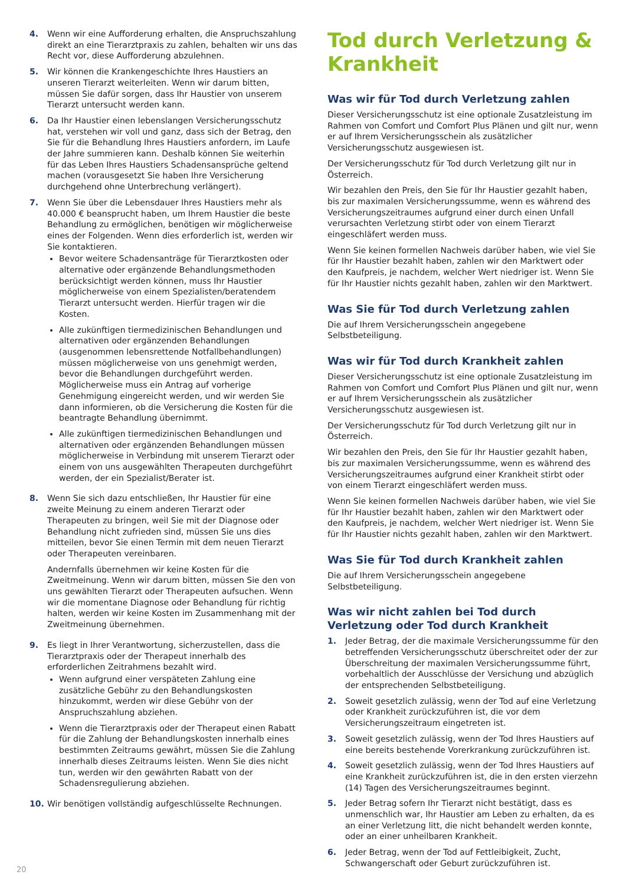4. Wenn wir eine Aufforderung erhalten, die Anspruchszahlung direkt an eine Tierarztpraxis zu zahlen, behalten wir uns das Recht vor, diese Aufforderung abzulehnen.
5. Wir können die Krankengeschichte Ihres Haustiers an unseren Tierarzt weiterleiten. Wenn wir darum bitten, müssen Sie dafür sorgen, dass Ihr Haustier von unserem Tierarzt untersucht werden kann.
6. Da Ihr Haustier einen lebenslangen Versicherungsschutz hat, verstehen wir voll und ganz, dass sich der Betrag, den Sie für die Behandlung Ihres Haustiers anfordern, im Laufe der Jahre summieren kann. Deshalb können Sie weiterhin für das Leben Ihres Haustiers Schadensansprüche geltend machen (vorausgesetzt Sie haben Ihre Versicherung durchgehend ohne Unterbrechung verlängert).
7. Wenn Sie über die Lebensdauer Ihres Haustiers mehr als 40.000 € beansprucht haben, um Ihrem Haustier die beste Behandlung zu ermöglichen, benötigen wir möglicherweise eines der Folgenden. Wenn dies erforderlich ist, werden wir Sie kontaktieren.
Bevor weitere Schadensanträge für Tierarztkosten oder alternative oder ergänzende Behandlungsmethoden berücksichtigt werden können, muss Ihr Haustier möglicherweise von einem Spezialisten/beratendem Tierarzt untersucht werden. Hierfür tragen wir die Kosten.
Alle zukünftigen tiermedizinischen Behandlungen und alternativen oder ergänzenden Behandlungen (ausgenommen lebensrettende Notfallbehandlungen) müssen möglicherweise von uns genehmigt werden, bevor die Behandlungen durchgeführt werden. Möglicherweise muss ein Antrag auf vorherige Genehmigung eingereicht werden, und wir werden Sie dann informieren, ob die Versicherung die Kosten für die beantragte Behandlung übernimmt.
Alle zukünftigen tiermedizinischen Behandlungen und alternativen oder ergänzenden Behandlungen müssen möglicherweise in Verbindung mit unserem Tierarzt oder einem von uns ausgewählten Therapeuten durchgeführt werden, der ein Spezialist/Berater ist.
8. Wenn Sie sich dazu entschließen, Ihr Haustier für eine zweite Meinung zu einem anderen Tierarzt oder Therapeuten zu bringen, weil Sie mit der Diagnose oder Behandlung nicht zufrieden sind, müssen Sie uns dies mitteilen, bevor Sie einen Termin mit dem neuen Tierarzt oder Therapeuten vereinbaren.
Andernfalls übernehmen wir keine Kosten für die Zweitmeinung. Wenn wir darum bitten, müssen Sie den von uns gewählten Tierarzt oder Therapeuten aufsuchen. Wenn wir die momentane Diagnose oder Behandlung für richtig halten, werden wir keine Kosten im Zusammenhang mit der Zweitmeinung übernehmen.
9. Es liegt in Ihrer Verantwortung, sicherzustellen, dass die Tierarztpraxis oder der Therapeut innerhalb des erforderlichen Zeitrahmens bezahlt wird.
Wenn aufgrund einer verspäteten Zahlung eine zusätzliche Gebühr zu den Behandlungskosten hinzukommt, werden wir diese Gebühr von der Anspruchszahlung abziehen.
Wenn die Tierarztpraxis oder der Therapeut einen Rabatt für die Zahlung der Behandlungskosten innerhalb eines bestimmten Zeitraums gewährt, müssen Sie die Zahlung innerhalb dieses Zeitraums leisten. Wenn Sie dies nicht tun, werden wir den gewährten Rabatt von der Schadensregulierung abziehen.
10. Wir benötigen vollständig aufgeschlüsselte Rechnungen.
Tod durch Verletzung & Krankheit
Was wir für Tod durch Verletzung zahlen
Dieser Versicherungsschutz ist eine optionale Zusatzleistung im Rahmen von Comfort und Comfort Plus Plänen und gilt nur, wenn er auf Ihrem Versicherungsschein als zusätzlicher Versicherungsschutz ausgewiesen ist.
Der Versicherungsschutz für Tod durch Verletzung gilt nur in Österreich.
Wir bezahlen den Preis, den Sie für Ihr Haustier gezahlt haben, bis zur maximalen Versicherungssumme, wenn es während des Versicherungszeitraumes aufgrund einer durch einen Unfall verursachten Verletzung stirbt oder von einem Tierarzt eingeschläfert werden muss.
Wenn Sie keinen formellen Nachweis darüber haben, wie viel Sie für Ihr Haustier bezahlt haben, zahlen wir den Marktwert oder den Kaufpreis, je nachdem, welcher Wert niedriger ist. Wenn Sie für Ihr Haustier nichts gezahlt haben, zahlen wir den Marktwert.
Was Sie für Tod durch Verletzung zahlen
Die auf Ihrem Versicherungsschein angegebene Selbstbeteiligung.
Was wir für Tod durch Krankheit zahlen
Dieser Versicherungsschutz ist eine optionale Zusatzleistung im Rahmen von Comfort und Comfort Plus Plänen und gilt nur, wenn er auf Ihrem Versicherungsschein als zusätzlicher Versicherungsschutz ausgewiesen ist.
Der Versicherungsschutz für Tod durch Verletzung gilt nur in Österreich.
Wir bezahlen den Preis, den Sie für Ihr Haustier gezahlt haben, bis zur maximalen Versicherungssumme, wenn es während des Versicherungszeitraumes aufgrund einer Krankheit stirbt oder von einem Tierarzt eingeschläfert werden muss.
Wenn Sie keinen formellen Nachweis darüber haben, wie viel Sie für Ihr Haustier bezahlt haben, zahlen wir den Marktwert oder den Kaufpreis, je nachdem, welcher Wert niedriger ist. Wenn Sie für Ihr Haustier nichts gezahlt haben, zahlen wir den Marktwert.
Was Sie für Tod durch Krankheit zahlen
Die auf Ihrem Versicherungsschein angegebene Selbstbeteiligung.
Was wir nicht zahlen bei Tod durch Verletzung oder Tod durch Krankheit
1. Jeder Betrag, der die maximale Versicherungssumme für den betreffenden Versicherungsschutz überschreitet oder der zur Überschreitung der maximalen Versicherungssumme führt, vorbehaltlich der Ausschlüsse der Versichung und abzüglich der entsprechenden Selbstbeteiligung.
2. Soweit gesetzlich zulässig, wenn der Tod auf eine Verletzung oder Krankheit zurückzuführen ist, die vor dem Versicherungszeitraum eingetreten ist.
3. Soweit gesetzlich zulässig, wenn der Tod Ihres Haustiers auf eine bereits bestehende Vorerkrankung zurückzuführen ist.
4. Soweit gesetzlich zulässig, wenn der Tod Ihres Haustiers auf eine Krankheit zurückzuführen ist, die in den ersten vierzehn (14) Tagen des Versicherungszeitraumes beginnt.
5. Jeder Betrag sofern Ihr Tierarzt nicht bestätigt, dass es unmenschlich war, Ihr Haustier am Leben zu erhalten, da es an einer Verletzung litt, die nicht behandelt werden konnte, oder an einer unheilbaren Krankheit.
6. Jeder Betrag, wenn der Tod auf Fettleibigkeit, Zucht, Schwangerschaft oder Geburt zurückzuführen ist.
20